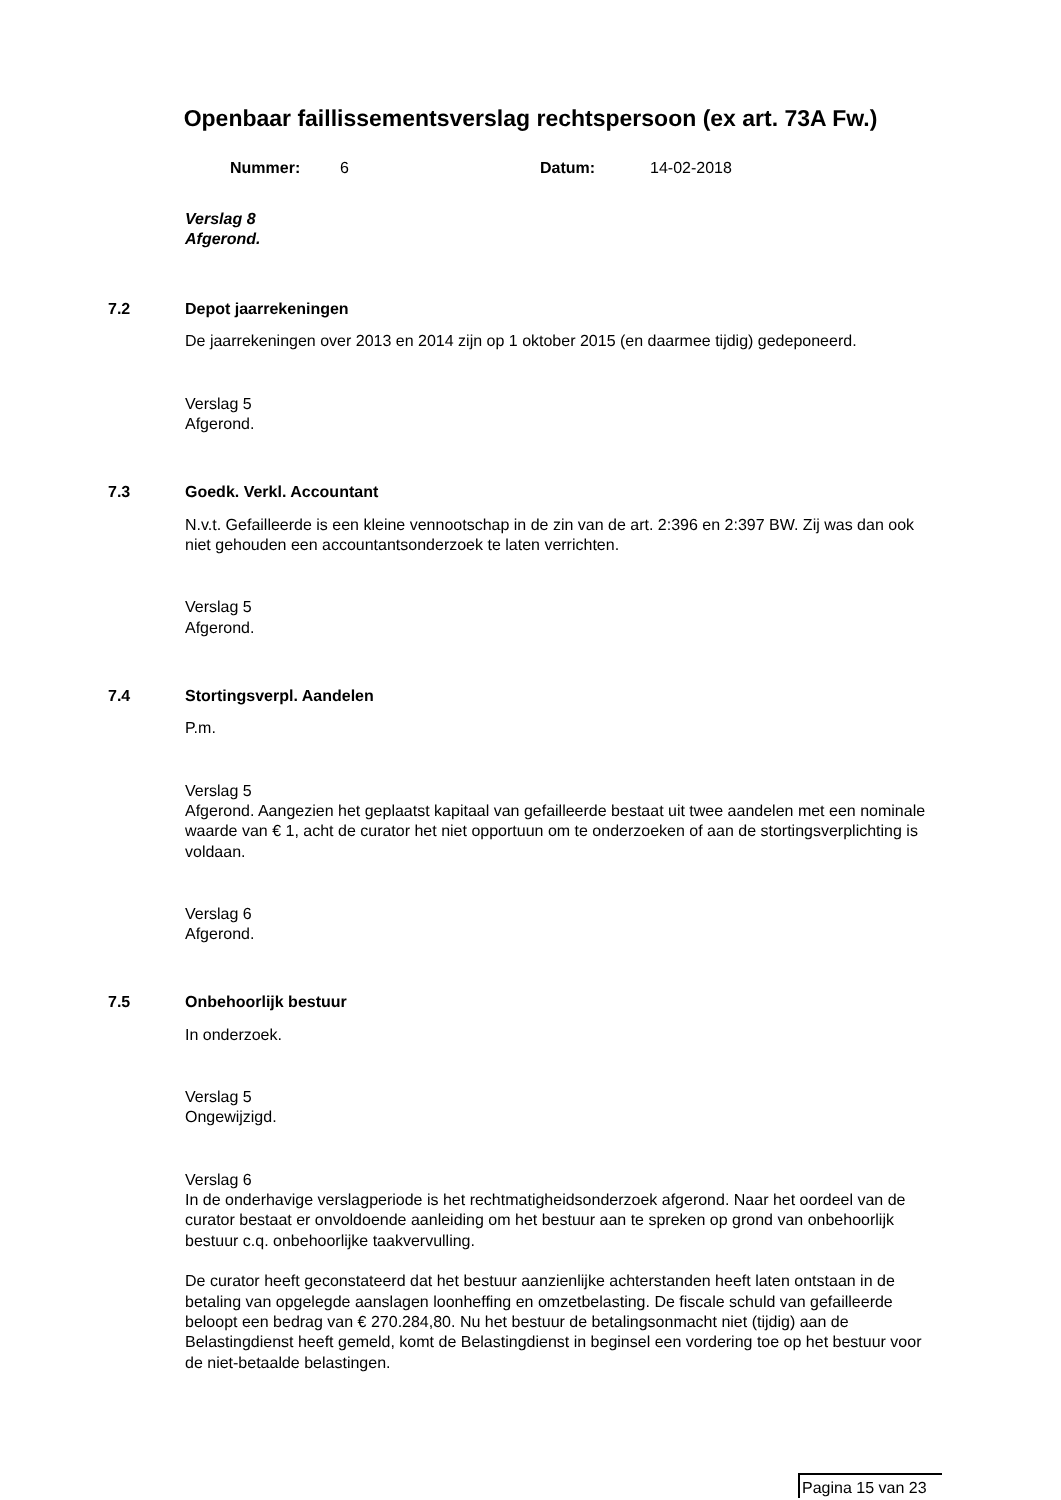Openbaar faillissementsverslag rechtspersoon (ex art. 73A Fw.)
Nummer: 6 Datum: 14-02-2018
Verslag 8
Afgerond.
7.2 Depot jaarrekeningen
De jaarrekeningen over 2013 en 2014 zijn op 1 oktober 2015 (en daarmee tijdig) gedeponeerd.
Verslag 5
Afgerond.
7.3 Goedk. Verkl. Accountant
N.v.t. Gefailleerde is een kleine vennootschap in de zin van de art. 2:396 en 2:397 BW. Zij was dan ook niet gehouden een accountantsonderzoek te laten verrichten.
Verslag 5
Afgerond.
7.4 Stortingsverpl. Aandelen
P.m.
Verslag 5
Afgerond. Aangezien het geplaatst kapitaal van gefailleerde bestaat uit twee aandelen met een nominale waarde van € 1, acht de curator het niet opportuun om te onderzoeken of aan de stortingsverplichting is voldaan.
Verslag 6
Afgerond.
7.5 Onbehoorlijk bestuur
In onderzoek.
Verslag 5
Ongewijzigd.
Verslag 6
In de onderhavige verslagperiode is het rechtmatigheidsonderzoek afgerond. Naar het oordeel van de curator bestaat er onvoldoende aanleiding om het bestuur aan te spreken op grond van onbehoorlijk bestuur c.q. onbehoorlijke taakvervulling.
De curator heeft geconstateerd dat het bestuur aanzienlijke achterstanden heeft laten ontstaan in de betaling van opgelegde aanslagen loonheffing en omzetbelasting. De fiscale schuld van gefailleerde beloopt een bedrag van € 270.284,80. Nu het bestuur de betalingsonmacht niet (tijdig) aan de Belastingdienst heeft gemeld, komt de Belastingdienst in beginsel een vordering toe op het bestuur voor de niet-betaalde belastingen.
Pagina 15 van 23